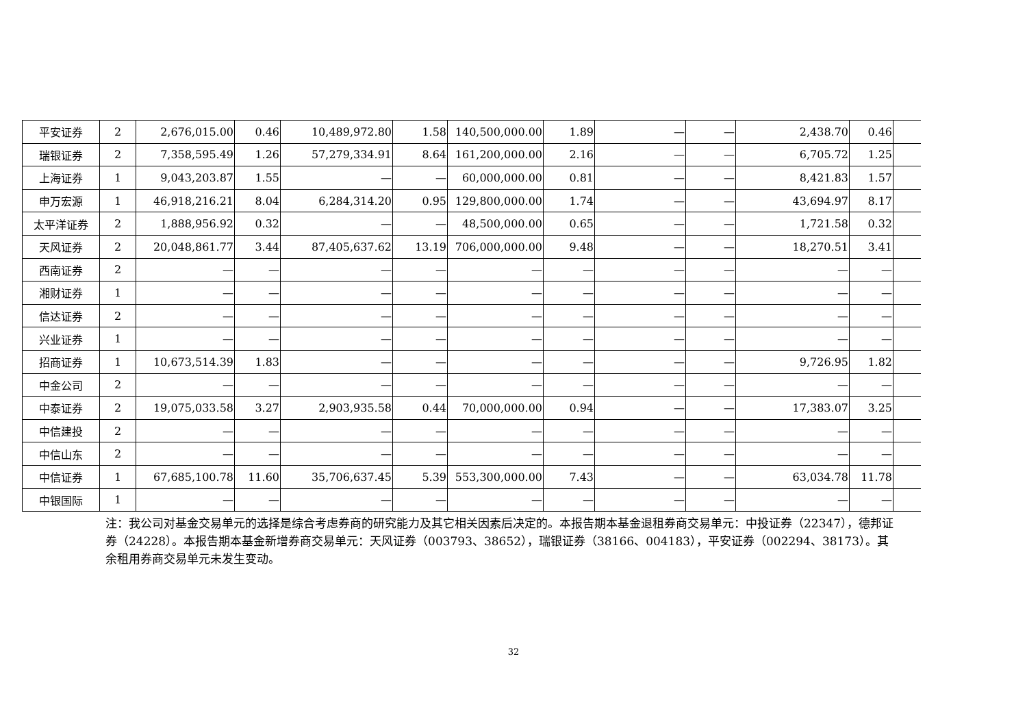| 平安证券 | 2 | 2,676,015.00 | 0.46 | 10,489,972.80 | 1.58 | 140,500,000.00 | 1.89 | — | — | 2,438.70 | 0.46 | |
| 瑞银证券 | 2 | 7,358,595.49 | 1.26 | 57,279,334.91 | 8.64 | 161,200,000.00 | 2.16 | — | — | 6,705.72 | 1.25 | |
| 上海证券 | 1 | 9,043,203.87 | 1.55 | — | — | 60,000,000.00 | 0.81 | — | — | 8,421.83 | 1.57 | |
| 申万宏源 | 1 | 46,918,216.21 | 8.04 | 6,284,314.20 | 0.95 | 129,800,000.00 | 1.74 | — | — | 43,694.97 | 8.17 | |
| 太平洋证券 | 2 | 1,888,956.92 | 0.32 | — | — | 48,500,000.00 | 0.65 | — | — | 1,721.58 | 0.32 | |
| 天风证券 | 2 | 20,048,861.77 | 3.44 | 87,405,637.62 | 13.19 | 706,000,000.00 | 9.48 | — | — | 18,270.51 | 3.41 | |
| 西南证券 | 2 | — | — | — | — | — | — | — | — | — | — | |
| 湘财证券 | 1 | — | — | — | — | — | — | — | — | — | — | |
| 信达证券 | 2 | — | — | — | — | — | — | — | — | — | — | |
| 兴业证券 | 1 | — | — | — | — | — | — | — | — | — | — | |
| 招商证券 | 1 | 10,673,514.39 | 1.83 | — | — | — | — | — | — | 9,726.95 | 1.82 | |
| 中金公司 | 2 | — | — | — | — | — | — | — | — | — | — | |
| 中泰证券 | 2 | 19,075,033.58 | 3.27 | 2,903,935.58 | 0.44 | 70,000,000.00 | 0.94 | — | — | 17,383.07 | 3.25 | |
| 中信建投 | 2 | — | — | — | — | — | — | — | — | — | — | |
| 中信山东 | 2 | — | — | — | — | — | — | — | — | — | — | |
| 中信证券 | 1 | 67,685,100.78 | 11.60 | 35,706,637.45 | 5.39 | 553,300,000.00 | 7.43 | — | — | 63,034.78 | 11.78 | |
| 中银国际 | 1 | — | — | — | — | — | — | — | — | — | — | |
注：我公司对基金交易单元的选择是综合考虑券商的研究能力及其它相关因素后决定的。本报告期本基金退租券商交易单元：中投证券（22347），德邦证券（24228）。本报告期本基金新增券商交易单元：天风证券（003793、38652），瑞银证券（38166、004183），平安证券（002294、38173）。其余租用券商交易单元未发生变动。
32